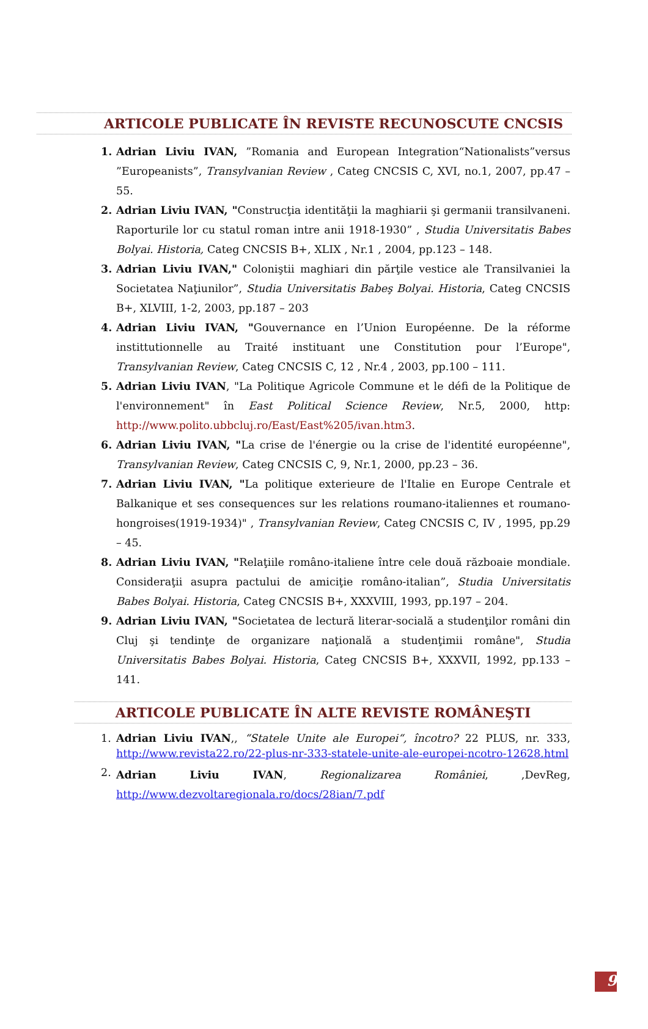ARTICOLE PUBLICATE ÎN REVISTE RECUNOSCUTE CNCSIS
1. Adrian Liviu IVAN, ”Romania and European Integration“Nationalists”versus ”Europeanists”, Transylvanian Review , Categ CNCSIS C, XVI, no.1, 2007, pp.47 – 55.
2. Adrian Liviu IVAN, "Construcţia identităţii la maghiarii şi germanii transilvaneni. Raporturile lor cu statul roman intre anii 1918-1930” , Studia Universitatis Babes Bolyai. Historia, Categ CNCSIS B+, XLIX , Nr.1 , 2004, pp.123 – 148.
3. Adrian Liviu IVAN," Coloniştii maghiari din părţile vestice ale Transilvaniei la Societatea Naţiunilor”, Studia Universitatis Babeş Bolyai. Historia, Categ CNCSIS B+, XLVIII, 1-2, 2003, pp.187 – 203
4. Adrian Liviu IVAN, "Gouvernance en l’Union Européenne. De la réforme instittutionnelle au Traité instituant une Constitution pour l’Europe", Transylvanian Review, Categ CNCSIS C, 12 , Nr.4 , 2003, pp.100 – 111.
5. Adrian Liviu IVAN, "La Politique Agricole Commune et le défi de la Politique de l'environnement" în East Political Science Review, Nr.5, 2000, http: http://www.polito.ubbcluj.ro/East/East%205/ivan.htm3.
6. Adrian Liviu IVAN, "La crise de l'énergie ou la crise de l'identité européenne", Transylvanian Review, Categ CNCSIS C, 9, Nr.1, 2000, pp.23 – 36.
7. Adrian Liviu IVAN, "La politique exterieure de l'Italie en Europe Centrale et Balkanique et ses consequences sur les relations roumano-italiennes et roumano-hongroises(1919-1934)" , Transylvanian Review, Categ CNCSIS C, IV , 1995, pp.29 – 45.
8. Adrian Liviu IVAN, "Relaţiile româno-italiene între cele două războaie mondiale. Consideraţii asupra pactului de amiciţie româno-italian”, Studia Universitatis Babes Bolyai. Historia, Categ CNCSIS B+, XXXVIII, 1993, pp.197 – 204.
9. Adrian Liviu IVAN, "Societatea de lectură literar-socială a studenţilor români din Cluj şi tendinţe de organizare naţională a studenţimii române", Studia Universitatis Babes Bolyai. Historia, Categ CNCSIS B+, XXXVII, 1992, pp.133 – 141.
ARTICOLE PUBLICATE ÎN ALTE REVISTE ROMÂNEŞTI
1. Adrian Liviu IVAN,, “Statele Unite ale Europei“, încotro? 22 PLUS, nr. 333, http://www.revista22.ro/22-plus-nr-333-statele-unite-ale-europei-ncotro-12628.html
2. Adrian Liviu IVAN, Regionalizarea României, ,DevReg, http://www.dezvoltaregionala.ro/docs/28ian/7.pdf
9